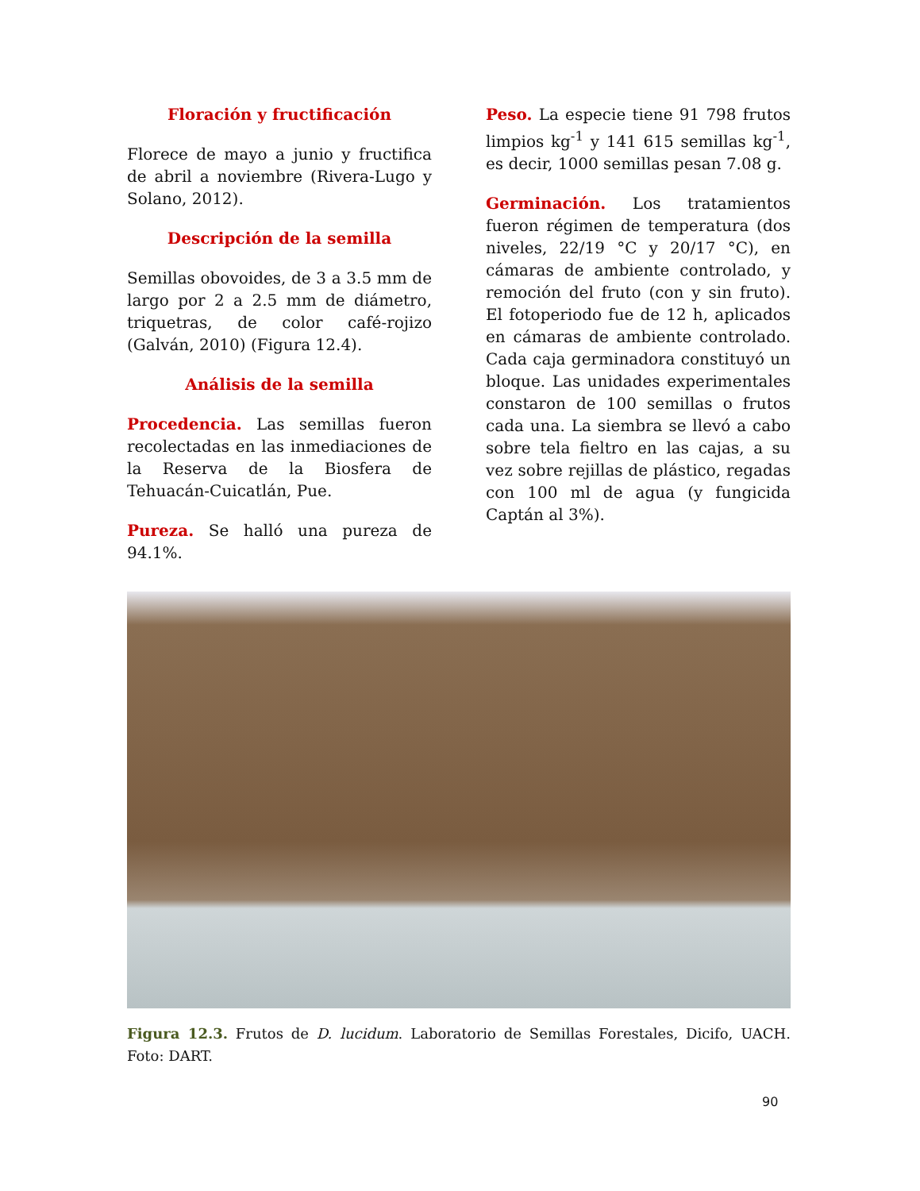Floración y fructificación
Florece de mayo a junio y fructifica de abril a noviembre (Rivera-Lugo y Solano, 2012).
Descripción de la semilla
Semillas obovoides, de 3 a 3.5 mm de largo por 2 a 2.5 mm de diámetro, triquetras, de color café-rojizo (Galván, 2010) (Figura 12.4).
Análisis de la semilla
Procedencia. Las semillas fueron recolectadas en las inmediaciones de la Reserva de la Biosfera de Tehuacán-Cuicatlán, Pue.
Pureza. Se halló una pureza de 94.1%.
Peso. La especie tiene 91 798 frutos limpios kg<sup>-1</sup> y 141 615 semillas kg<sup>-1</sup>, es decir, 1000 semillas pesan 7.08 g.
Germinación. Los tratamientos fueron régimen de temperatura (dos niveles, 22/19 °C y 20/17 °C), en cámaras de ambiente controlado, y remoción del fruto (con y sin fruto). El fotoperiodo fue de 12 h, aplicados en cámaras de ambiente controlado. Cada caja germinadora constituyó un bloque. Las unidades experimentales constaron de 100 semillas o frutos cada una. La siembra se llevó a cabo sobre tela fieltro en las cajas, a su vez sobre rejillas de plástico, regadas con 100 ml de agua (y fungicida Captán al 3%).
Figura 12.3. Frutos de D. lucidum. Laboratorio de Semillas Forestales, Dicifo, UACH. Foto: DART.
90